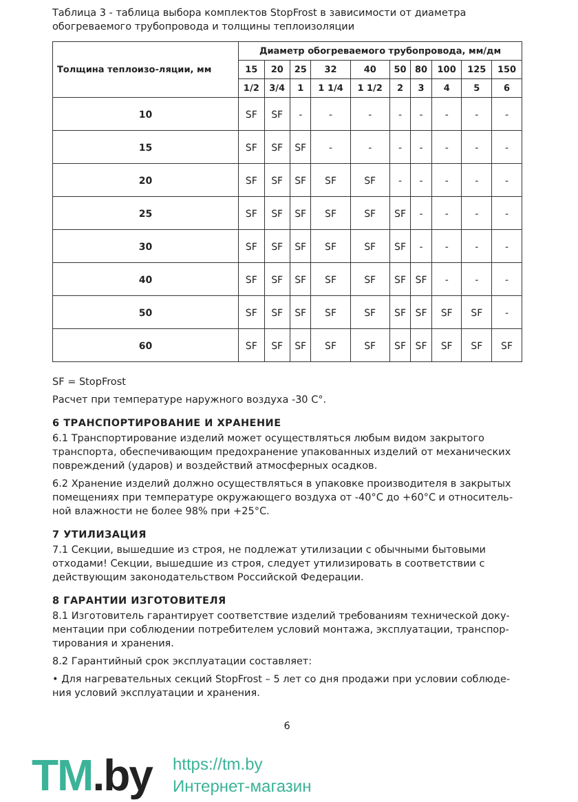Таблица 3 - таблица выбора комплектов StopFrost в зависимости от диаметра обогреваемого трубопровода и толщины теплоизоляции
| Толщина теплоизо-ляции, мм | Диаметр обогреваемого трубопровода, мм/дм | | | | | | | | | |
| --- | --- | --- | --- | --- | --- | --- | --- | --- | --- | --- |
| | 15 | 20 | 25 | 32 | 40 | 50 | 80 | 100 | 125 | 150 |
| | 1/2 | 3/4 | 1 | 1 1/4 | 1 1/2 | 2 | 3 | 4 | 5 | 6 |
| 10 | SF | SF | - | - | - | - | - | - | - | - |
| 15 | SF | SF | SF | - | - | - | - | - | - | - |
| 20 | SF | SF | SF | SF | SF | - | - | - | - | - |
| 25 | SF | SF | SF | SF | SF | SF | - | - | - | - |
| 30 | SF | SF | SF | SF | SF | SF | - | - | - | - |
| 40 | SF | SF | SF | SF | SF | SF | SF | - | - | - |
| 50 | SF | SF | SF | SF | SF | SF | SF | SF | SF | - |
| 60 | SF | SF | SF | SF | SF | SF | SF | SF | SF | SF |
SF = StopFrost
Расчет при температуре наружного воздуха -30 С°.
6 ТРАНСПОРТИРОВАНИЕ И ХРАНЕНИЕ
6.1 Транспортирование изделий может осуществляться любым видом закрытого транспорта, обеспечивающим предохранение упакованных изделий от механических повреждений (ударов) и воздействий атмосферных осадков.
6.2 Хранение изделий должно осуществляться в упаковке производителя в закрытых помещениях при температуре окружающего воздуха от -40°С до +60°С и относитель-ной влажности не более 98% при +25°С.
7 УТИЛИЗАЦИЯ
7.1 Секции, вышедшие из строя, не подлежат утилизации с обычными бытовыми отходами! Секции, вышедшие из строя, следует утилизировать в соответствии с действующим законодательством Российской Федерации.
8 ГАРАНТИИ ИЗГОТОВИТЕЛЯ
8.1 Изготовитель гарантирует соответствие изделий требованиям технической доку-ментации при соблюдении потребителем условий монтажа, эксплуатации, транспор-тирования и хранения.
8.2 Гарантийный срок эксплуатации составляет:
• Для нагревательных секций StopFrost – 5 лет со дня продажи при условии соблюде-ния условий эксплуатации и хранения.
6
TM.by
https://tm.by
Интернет-магазин